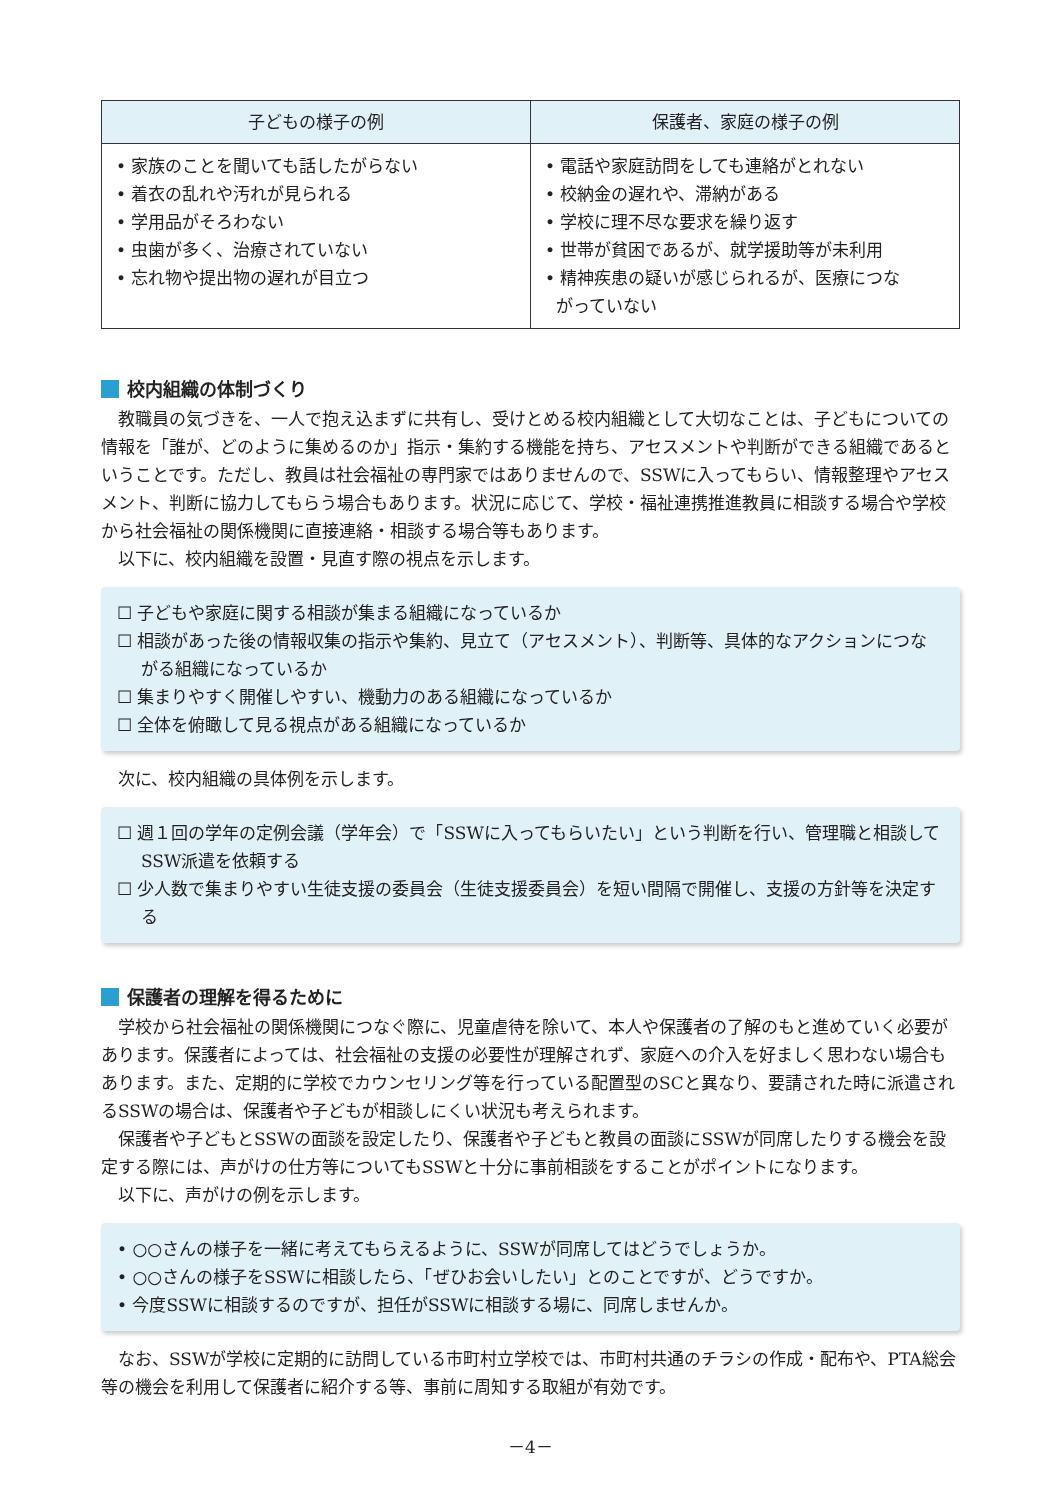| 子どもの様子の例 | 保護者、家庭の様子の例 |
| --- | --- |
| • 家族のことを聞いても話したがらない • 着衣の乱れや汚れが見られる • 学用品がそろわない • 虫歯が多く、治療されていない • 忘れ物や提出物の遅れが目立つ | • 電話や家庭訪問をしても連絡がとれない • 校納金の遅れや、滞納がある • 学校に理不尽な要求を繰り返す • 世帯が貧困であるが、就学援助等が未利用 • 精神疾患の疑いが感じられるが、医療につな がっていない |
校内組織の体制づくり
教職員の気づきを、一人で抱え込まずに共有し、受けとめる校内組織として大切なことは、子どもについての情報を「誰が、どのように集めるのか」指示・集約する機能を持ち、アセスメントや判断ができる組織であるということです。ただし、教員は社会福祉の専門家ではありませんので、SSWに入ってもらい、情報整理やアセスメント、判断に協力してもらう場合もあります。状況に応じて、学校・福祉連携推進教員に相談する場合や学校から社会福祉の関係機関に直接連絡・相談する場合等もあります。
以下に、校内組織を設置・見直す際の視点を示します。
☐ 子どもや家庭に関する相談が集まる組織になっているか
☐ 相談があった後の情報収集の指示や集約、見立て（アセスメント）、判断等、具体的なアクションにつながる組織になっているか
☐ 集まりやすく開催しやすい、機動力のある組織になっているか
☐ 全体を俯瞰して見る視点がある組織になっているか
次に、校内組織の具体例を示します。
☐ 週１回の学年の定例会議（学年会）で「SSWに入ってもらいたい」という判断を行い、管理職と相談してSSW派遣を依頼する
☐ 少人数で集まりやすい生徒支援の委員会（生徒支援委員会）を短い間隔で開催し、支援の方針等を決定する
保護者の理解を得るために
学校から社会福祉の関係機関につなぐ際に、児童虐待を除いて、本人や保護者の了解のもと進めていく必要があります。保護者によっては、社会福祉の支援の必要性が理解されず、家庭への介入を好ましく思わない場合もあります。また、定期的に学校でカウンセリング等を行っている配置型のSCと異なり、要請された時に派遣されるSSWの場合は、保護者や子どもが相談しにくい状況も考えられます。
保護者や子どもとSSWの面談を設定したり、保護者や子どもと教員の面談にSSWが同席したりする機会を設定する際には、声がけの仕方等についてもSSWと十分に事前相談をすることがポイントになります。
以下に、声がけの例を示します。
• ○○さんの様子を一緒に考えてもらえるように、SSWが同席してはどうでしょうか。
• ○○さんの様子をSSWに相談したら、「ぜひお会いしたい」とのことですが、どうですか。
• 今度SSWに相談するのですが、担任がSSWに相談する場に、同席しませんか。
なお、SSWが学校に定期的に訪問している市町村立学校では、市町村共通のチラシの作成・配布や、PTA総会等の機会を利用して保護者に紹介する等、事前に周知する取組が有効です。
－4－